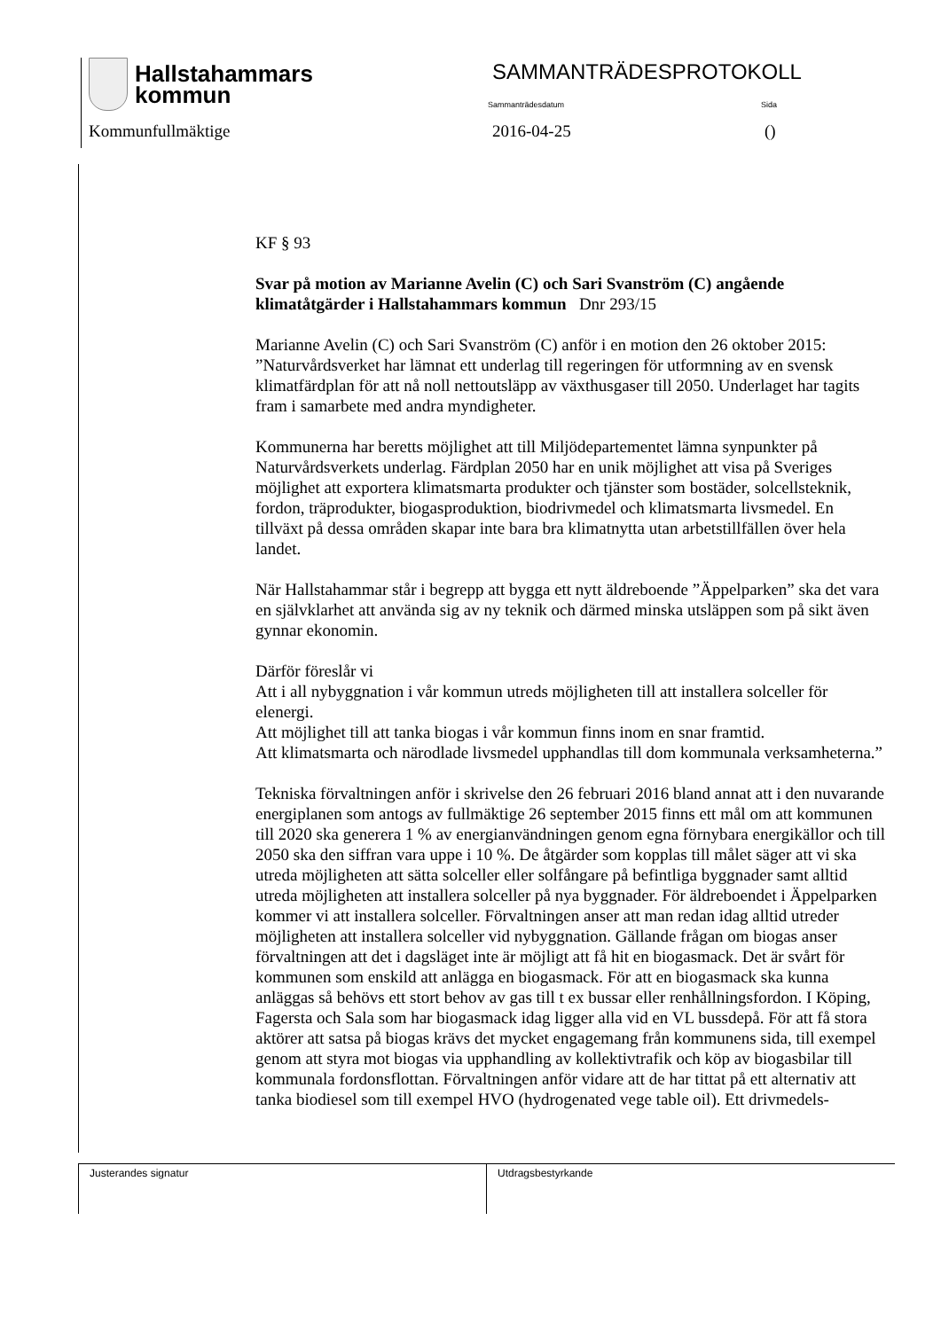Hallstahammars
kommun
SAMMANTRÄDESPROTOKOLL
Sammanträdesdatum Sida
Kommunfullmäktige 2016-04-25 ()
KF § 93
Svar på motion av Marianne Avelin (C) och Sari Svanström (C) angående klimatåtgärder i Hallstahammars kommun Dnr 293/15
Marianne Avelin (C) och Sari Svanström (C) anför i en motion den 26 oktober 2015: ”Naturvårdsverket har lämnat ett underlag till regeringen för utformning av en svensk klimatfärdplan för att nå noll nettoutsläpp av växthusgaser till 2050. Underlaget har tagits fram i samarbete med andra myndigheter.
Kommunerna har beretts möjlighet att till Miljödepartementet lämna synpunkter på Naturvårdsverkets underlag. Färdplan 2050 har en unik möjlighet att visa på Sveriges möjlighet att exportera klimatsmarta produkter och tjänster som bostäder, solcellsteknik, fordon, träprodukter, biogasproduktion, biodrivmedel och klimatsmarta livsmedel. En tillväxt på dessa områden skapar inte bara bra klimatnytta utan arbetstillfällen över hela landet.
När Hallstahammar står i begrepp att bygga ett nytt äldreboende ”Äppelparken” ska det vara en självklarhet att använda sig av ny teknik och därmed minska utsläppen som på sikt även gynnar ekonomin.
Därför föreslår vi
Att i all nybyggnation i vår kommun utreds möjligheten till att installera solceller för elenergi.
Att möjlighet till att tanka biogas i vår kommun finns inom en snar framtid.
Att klimatsmarta och närodlade livsmedel upphandlas till dom kommunala verksamheterna.”
Tekniska förvaltningen anför i skrivelse den 26 februari 2016 bland annat att i den nuvarande energiplanen som antogs av fullmäktige 26 september 2015 finns ett mål om att kommunen till 2020 ska generera 1 % av energianvändningen genom egna förnybara energikällor och till 2050 ska den siffran vara uppe i 10 %. De åtgärder som kopplas till målet säger att vi ska utreda möjligheten att sätta solceller eller solfångare på befintliga byggnader samt alltid utreda möjligheten att installera solceller på nya byggnader. För äldreboendet i Äppelparken kommer vi att installera solceller. Förvaltningen anser att man redan idag alltid utreder möjligheten att installera solceller vid nybyggnation. Gällande frågan om biogas anser förvaltningen att det i dagsläget inte är möjligt att få hit en biogasmack. Det är svårt för kommunen som enskild att anlägga en biogasmack. För att en biogasmack ska kunna anläggas så behövs ett stort behov av gas till t ex bussar eller renhållningsfordon. I Köping, Fagersta och Sala som har biogasmack idag ligger alla vid en VL bussdepå. För att få stora aktörer att satsa på biogas krävs det mycket engagemang från kommunens sida, till exempel genom att styra mot biogas via upphandling av kollektivtrafik och köp av biogasbilar till kommunala fordonsflottan. Förvaltningen anför vidare att de har tittat på ett alternativ att tanka biodiesel som till exempel HVO (hydrogenated vege table oil). Ett drivmedels-
Justerandes signatur Utdragsbestyrkande